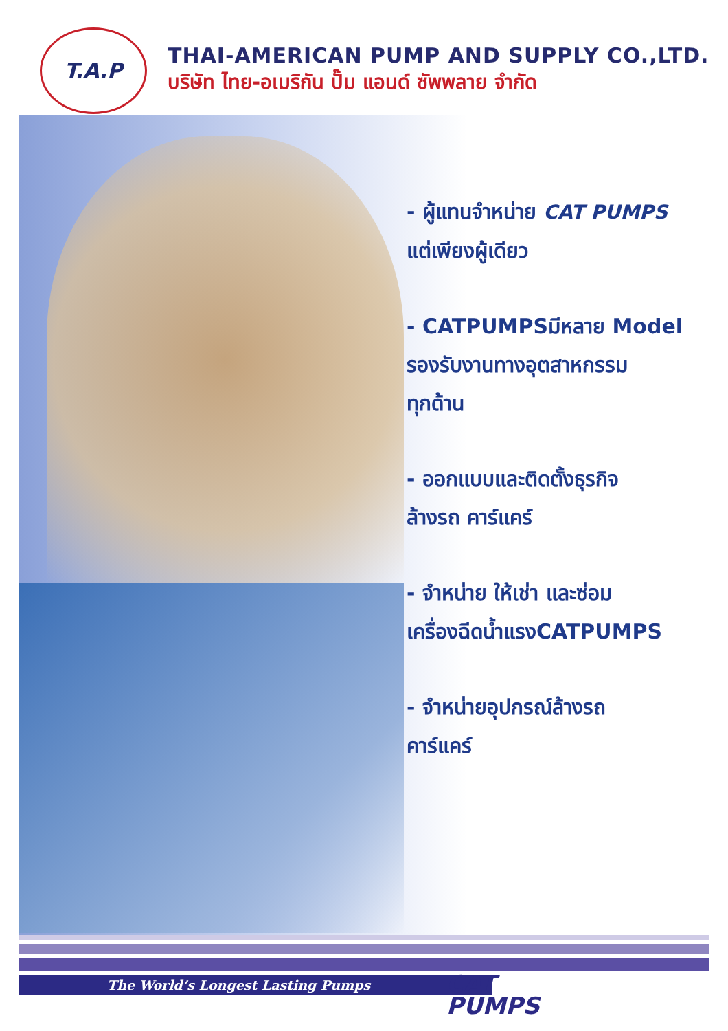T.A.P
THAI-AMERICAN PUMP AND SUPPLY CO.,LTD.
บริษัท ไทย-อเมริกัน ปั๊ม แอนด์ ซัพพลาย จำกัด
- ผู้แทนจำหน่าย CAT PUMPS
แต่เพียงผู้เดียว
- CATPUMPSมีหลาย Model
รองรับงานทางอุตสาหกรรม
ทุกด้าน
- ออกแบบและติดตั้งธุรกิจ
ล้างรถ คาร์แคร์
- จำหน่าย ให้เช่า และซ่อม
เครื่องฉีดน้ำแรงCATPUMPS
- จำหน่ายอุปกรณ์ล้างรถ
คาร์แคร์
The World’s Longest Lasting Pumps
CAT
PUMPS